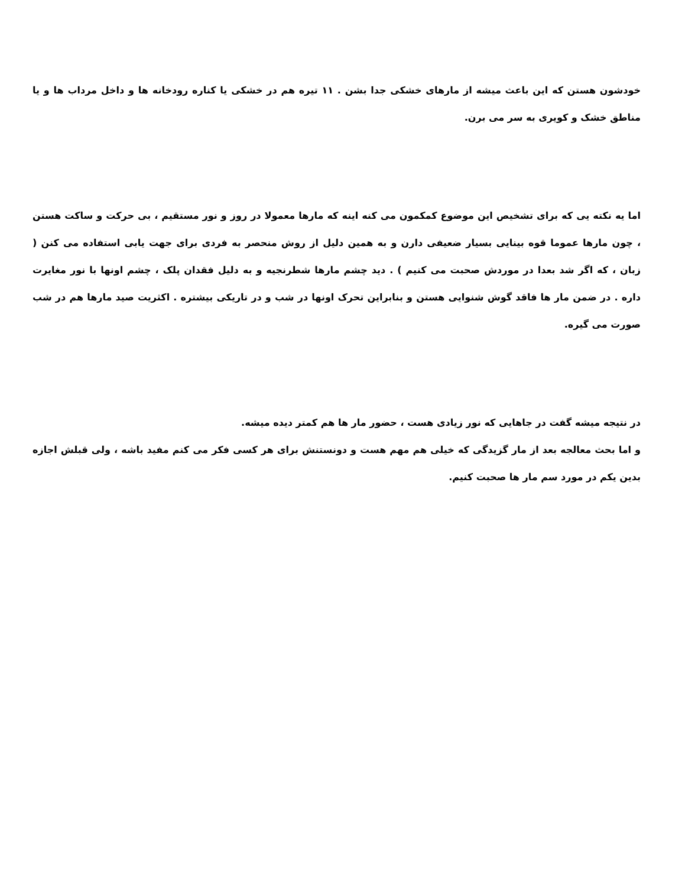خودشون هستن که این باعث میشه از مارهای خشکی جدا بشن . ۱۱ تیره هم در خشکی یا کناره رودخانه ها و داخل مرداب ها و یا مناطق خشک و کویری به سر می برن.
اما یه نکته یی که برای تشخیص این موضوع کمکمون می کنه اینه که مارها معمولا در روز و نور مستقیم ، بی حرکت و ساکت هستن ، چون مارها عموما قوه بینایی بسیار ضعیفی دارن و به همین دلیل از روش منحصر به فردی برای جهت یابی استفاده می کنن ( زبان ، که اگر شد بعدا در موردش صحبت می کنیم ) . دید چشم مارها شطرنجیه و به دلیل فقدان پلک ، چشم اونها با نور مغایرت داره . در ضمن مار ها فاقد گوش شنوایی هستن و بنابراین تحرک اونها در شب و در تاریکی بیشتره . اکثریت صید مارها هم در شب صورت می گیره.
در نتیجه میشه گفت در جاهایی که نور زیادی هست ، حضور مار ها هم کمتر دیده میشه.
و اما بحث معالجه بعد از مار گزیدگی که خیلی هم مهم هست و دونستنش برای هر کسی فکر می کنم مفید باشه ، ولی قبلش اجازه بدین یکم در مورد سم مار ها صحبت کنیم.